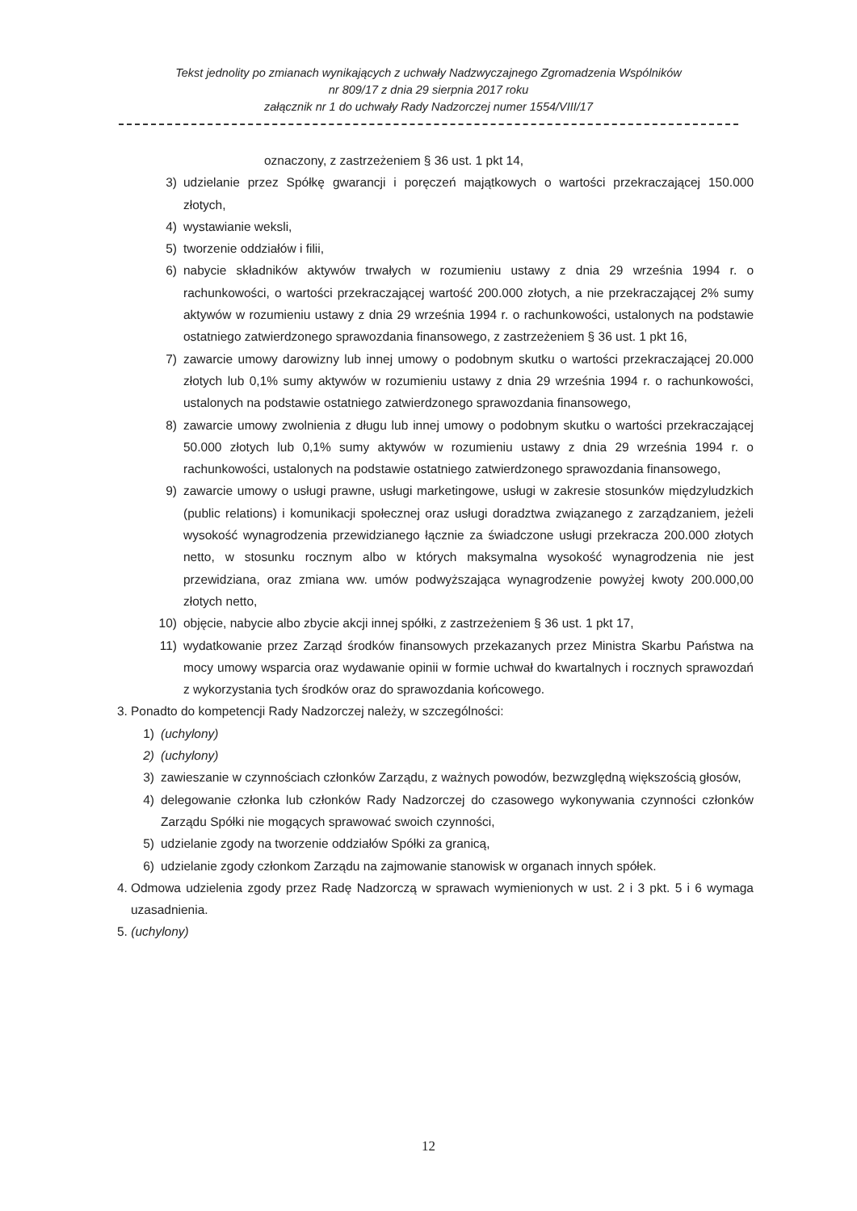Tekst jednolity po zmianach wynikających z uchwały Nadzwyczajnego Zgromadzenia Wspólników
nr 809/17 z dnia 29 sierpnia 2017 roku
załącznik nr 1 do uchwały Rady Nadzorczej numer 1554/VIII/17
oznaczony, z zastrzeżeniem § 36 ust. 1 pkt 14,
3) udzielanie przez Spółkę gwarancji i poręczeń majątkowych o wartości przekraczającej 150.000 złotych,
4) wystawianie weksli,
5) tworzenie oddziałów i filii,
6) nabycie składników aktywów trwałych w rozumieniu ustawy z dnia 29 września 1994 r. o rachunkowości, o wartości przekraczającej wartość 200.000 złotych, a nie przekraczającej 2% sumy aktywów w rozumieniu ustawy z dnia 29 września 1994 r. o rachunkowości, ustalonych na podstawie ostatniego zatwierdzonego sprawozdania finansowego, z zastrzeżeniem § 36 ust. 1 pkt 16,
7) zawarcie umowy darowizny lub innej umowy o podobnym skutku o wartości przekraczającej 20.000 złotych lub 0,1% sumy aktywów w rozumieniu ustawy z dnia 29 września 1994 r. o rachunkowości, ustalonych na podstawie ostatniego zatwierdzonego sprawozdania finansowego,
8) zawarcie umowy zwolnienia z długu lub innej umowy o podobnym skutku o wartości przekraczającej 50.000 złotych lub 0,1% sumy aktywów w rozumieniu ustawy z dnia 29 września 1994 r. o rachunkowości, ustalonych na podstawie ostatniego zatwierdzonego sprawozdania finansowego,
9) zawarcie umowy o usługi prawne, usługi marketingowe, usługi w zakresie stosunków międzyludzkich (public relations) i komunikacji społecznej oraz usługi doradztwa związanego z zarządzaniem, jeżeli wysokość wynagrodzenia przewidzianego łącznie za świadczone usługi przekracza 200.000 złotych netto, w stosunku rocznym albo w których maksymalna wysokość wynagrodzenia nie jest przewidziana, oraz zmiana ww. umów podwyższająca wynagrodzenie powyżej kwoty 200.000,00 złotych netto,
10) objęcie, nabycie albo zbycie akcji innej spółki, z zastrzeżeniem § 36 ust. 1 pkt 17,
11) wydatkowanie przez Zarząd środków finansowych przekazanych przez Ministra Skarbu Państwa na mocy umowy wsparcia oraz wydawanie opinii w formie uchwał do kwartalnych i rocznych sprawozdań z wykorzystania tych środków oraz do sprawozdania końcowego.
3. Ponadto do kompetencji Rady Nadzorczej należy, w szczególności:
1) (uchylony)
2) (uchylony)
3) zawieszanie w czynnościach członków Zarządu, z ważnych powodów, bezwzględną większością głosów,
4) delegowanie członka lub członków Rady Nadzorczej do czasowego wykonywania czynności członków Zarządu Spółki nie mogących sprawować swoich czynności,
5) udzielanie zgody na tworzenie oddziałów Spółki za granicą,
6) udzielanie zgody członkom Zarządu na zajmowanie stanowisk w organach innych spółek.
4. Odmowa udzielenia zgody przez Radę Nadzorczą w sprawach wymienionych w ust. 2 i 3 pkt. 5 i 6 wymaga uzasadnienia.
5. (uchylony)
12